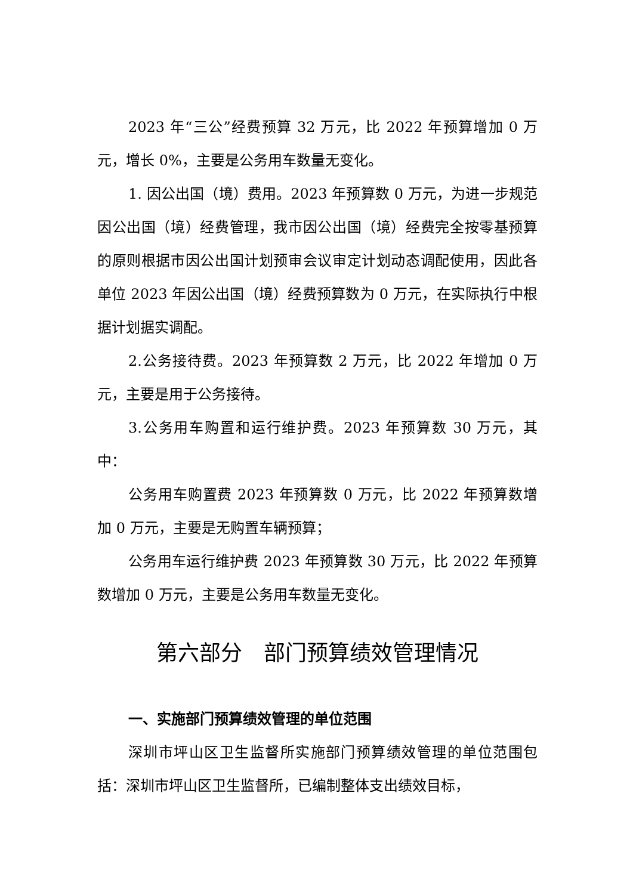2023 年“三公”经费预算 32 万元，比 2022 年预算增加 0 万元，增长 0%，主要是公务用车数量无变化。
1. 因公出国（境）费用。2023 年预算数 0 万元，为进一步规范因公出国（境）经费管理，我市因公出国（境）经费完全按零基预算的原则根据市因公出国计划预审会议审定计划动态调配使用，因此各单位 2023 年因公出国（境）经费预算数为 0 万元，在实际执行中根据计划据实调配。
2.公务接待费。2023 年预算数 2 万元，比 2022 年增加 0 万元，主要是用于公务接待。
3.公务用车购置和运行维护费。2023 年预算数 30 万元，其中：
公务用车购置费 2023 年预算数 0 万元，比 2022 年预算数增加 0 万元，主要是无购置车辆预算；
公务用车运行维护费 2023 年预算数 30 万元，比 2022 年预算数增加 0 万元，主要是公务用车数量无变化。
第六部分　部门预算绩效管理情况
一、实施部门预算绩效管理的单位范围
深圳市坪山区卫生监督所实施部门预算绩效管理的单位范围包括：深圳市坪山区卫生监督所，已编制整体支出绩效目标，